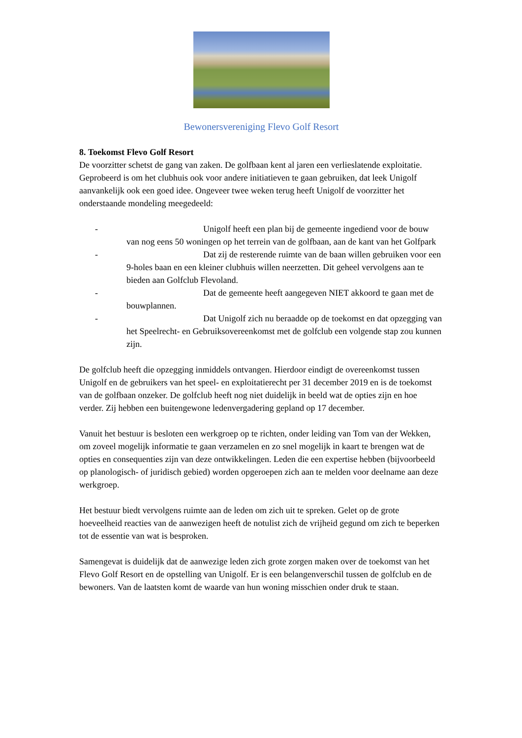Bewonersvereniging Flevo Golf Resort
8. Toekomst Flevo Golf Resort
De voorzitter schetst de gang van zaken. De golfbaan kent al jaren een verlieslatende exploitatie. Geprobeerd is om het clubhuis ook voor andere initiatieven te gaan gebruiken, dat leek Unigolf aanvankelijk ook een goed idee. Ongeveer twee weken terug heeft Unigolf de voorzitter het onderstaande mondeling meegedeeld:
- Unigolf heeft een plan bij de gemeente ingediend voor de bouw van nog eens 50 woningen op het terrein van de golfbaan, aan de kant van het Golfpark
- Dat zij de resterende ruimte van de baan willen gebruiken voor een 9-holes baan en een kleiner clubhuis willen neerzetten. Dit geheel vervolgens aan te bieden aan Golfclub Flevoland.
- Dat de gemeente heeft aangegeven NIET akkoord te gaan met de bouwplannen.
- Dat Unigolf zich nu beraadde op de toekomst en dat opzegging van het Speelrecht- en Gebruiksovereenkomst met de golfclub een volgende stap zou kunnen zijn.
De golfclub heeft die opzegging inmiddels ontvangen. Hierdoor eindigt de overeenkomst tussen Unigolf en de gebruikers van het speel- en exploitatierecht per 31 december 2019 en is de toekomst van de golfbaan onzeker. De golfclub heeft nog niet duidelijk in beeld wat de opties zijn en hoe verder. Zij hebben een buitengewone ledenvergadering gepland op 17 december.
Vanuit het bestuur is besloten een werkgroep op te richten, onder leiding van Tom van der Wekken, om zoveel mogelijk informatie te gaan verzamelen en zo snel mogelijk in kaart te brengen wat de opties en consequenties zijn van deze ontwikkelingen. Leden die een expertise hebben (bijvoorbeeld op planologisch- of juridisch gebied) worden opgeroepen zich aan te melden voor deelname aan deze werkgroep.
Het bestuur biedt vervolgens ruimte aan de leden om zich uit te spreken. Gelet op de grote hoeveelheid reacties van de aanwezigen heeft de notulist zich de vrijheid gegund om zich te beperken tot de essentie van wat is besproken.
Samengevat is duidelijk dat de aanwezige leden zich grote zorgen maken over de toekomst van het Flevo Golf Resort en de opstelling van Unigolf. Er is een belangenverschil tussen de golfclub en de bewoners. Van de laatsten komt de waarde van hun woning misschien onder druk te staan.